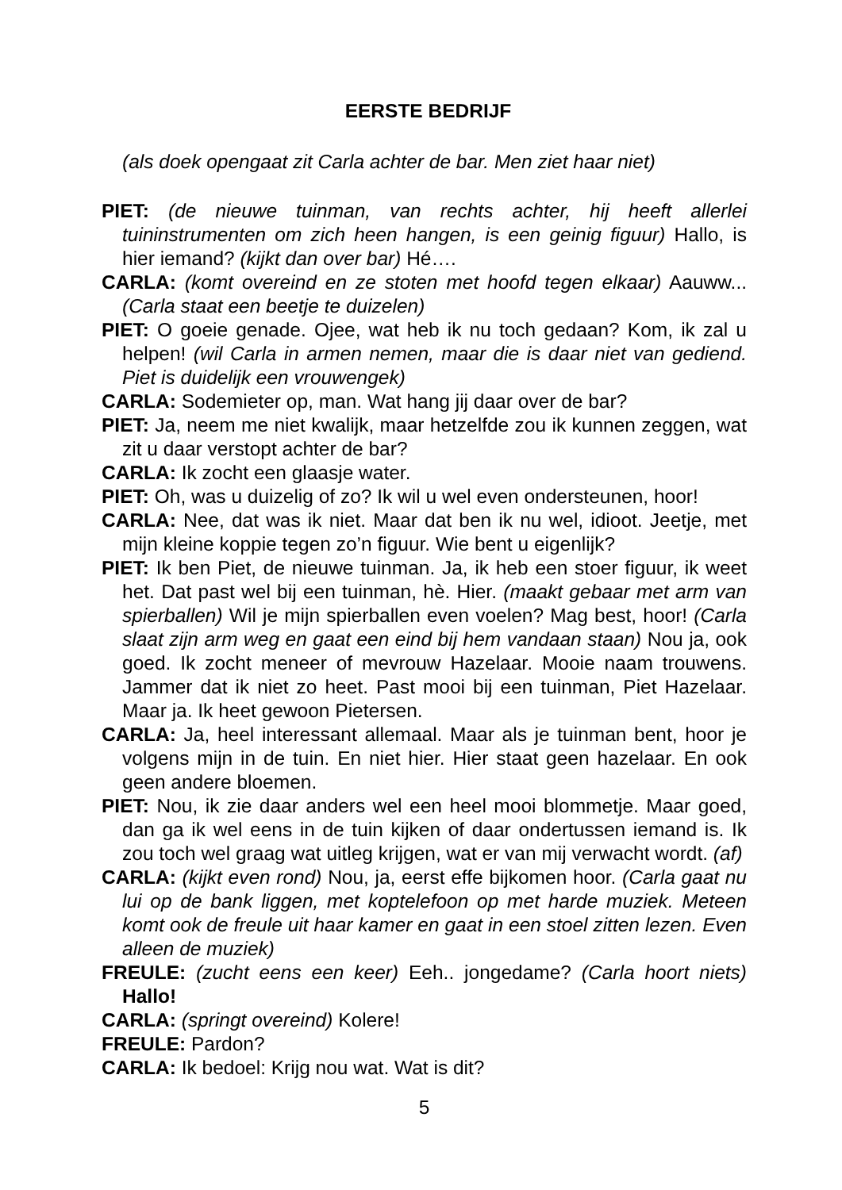EERSTE BEDRIJF
(als doek opengaat zit Carla achter de bar. Men ziet haar niet)
PIET: (de nieuwe tuinman, van rechts achter, hij heeft allerlei tuininstrumenten om zich heen hangen, is een geinig figuur) Hallo, is hier iemand? (kijkt dan over bar) Hé….
CARLA: (komt overeind en ze stoten met hoofd tegen elkaar) Aauww... (Carla staat een beetje te duizelen)
PIET: O goeie genade. Ojee, wat heb ik nu toch gedaan? Kom, ik zal u helpen! (wil Carla in armen nemen, maar die is daar niet van gediend. Piet is duidelijk een vrouwengek)
CARLA: Sodemieter op, man. Wat hang jij daar over de bar?
PIET: Ja, neem me niet kwalijk, maar hetzelfde zou ik kunnen zeggen, wat zit u daar verstopt achter de bar?
CARLA: Ik zocht een glaasje water.
PIET: Oh, was u duizelig of zo? Ik wil u wel even ondersteunen, hoor!
CARLA: Nee, dat was ik niet. Maar dat ben ik nu wel, idioot. Jeetje, met mijn kleine koppie tegen zo’n figuur. Wie bent u eigenlijk?
PIET: Ik ben Piet, de nieuwe tuinman. Ja, ik heb een stoer figuur, ik weet het. Dat past wel bij een tuinman, hè. Hier. (maakt gebaar met arm van spierballen) Wil je mijn spierballen even voelen? Mag best, hoor! (Carla slaat zijn arm weg en gaat een eind bij hem vandaan staan) Nou ja, ook goed. Ik zocht meneer of mevrouw Hazelaar. Mooie naam trouwens. Jammer dat ik niet zo heet. Past mooi bij een tuinman, Piet Hazelaar. Maar ja. Ik heet gewoon Pietersen.
CARLA: Ja, heel interessant allemaal. Maar als je tuinman bent, hoor je volgens mijn in de tuin. En niet hier. Hier staat geen hazelaar. En ook geen andere bloemen.
PIET: Nou, ik zie daar anders wel een heel mooi blommetje. Maar goed, dan ga ik wel eens in de tuin kijken of daar ondertussen iemand is. Ik zou toch wel graag wat uitleg krijgen, wat er van mij verwacht wordt. (af)
CARLA: (kijkt even rond) Nou, ja, eerst effe bijkomen hoor. (Carla gaat nu lui op de bank liggen, met koptelefoon op met harde muziek. Meteen komt ook de freule uit haar kamer en gaat in een stoel zitten lezen. Even alleen de muziek)
FREULE: (zucht eens een keer) Eeh.. jongedame? (Carla hoort niets) Hallo!
CARLA: (springt overeind) Kolere!
FREULE: Pardon?
CARLA: Ik bedoel: Krijg nou wat. Wat is dit?
5